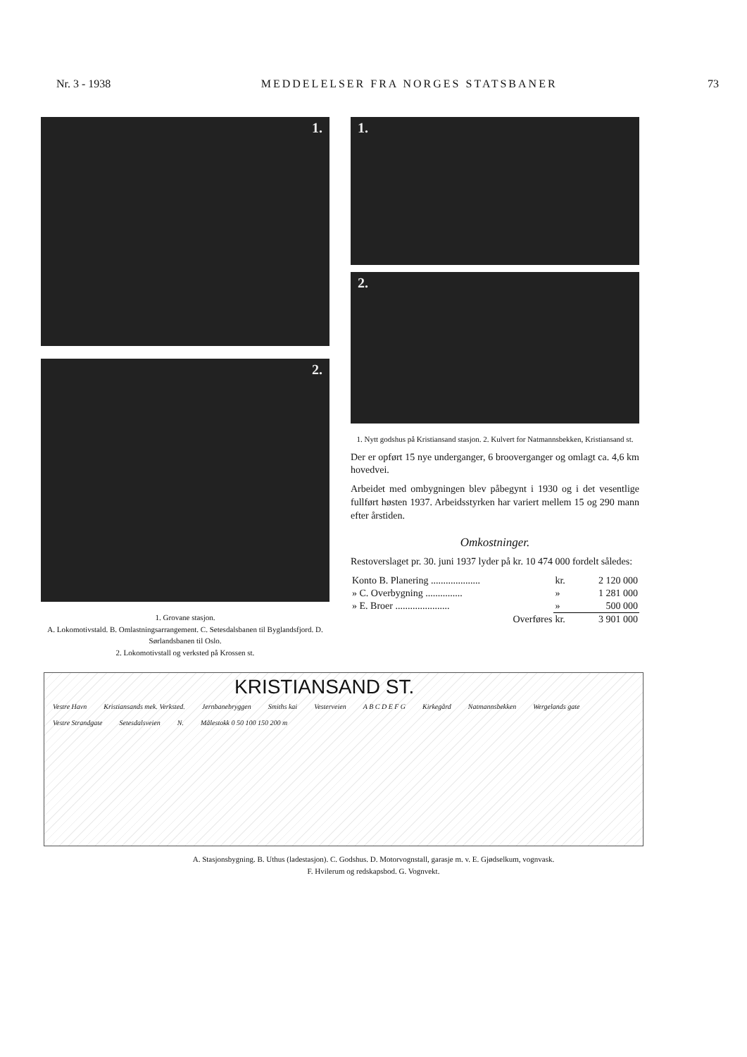Nr. 3 - 1938 MEDDELELSER FRA NORGES STATSBANER 73
1.
2.
1. Grovane stasjon.
A. Lokomotivstald. B. Omlastningsarrangement. C. Setesdalsbanen til Byglandsfjord. D. Sørlandsbanen til Oslo.
2. Lokomotivstall og verksted på Krossen st.
1.
2.
1. Nytt godshus på Kristiansand stasjon. 2. Kulvert for Natmannsbekken, Kristiansand st.
Der er opført 15 nye underganger, 6 brooverganger og omlagt ca. 4,6 km hovedvei.
Arbeidet med ombygningen blev påbegynt i 1930 og i det vesentlige fullført høsten 1937. Arbeidsstyrken har variert mellem 15 og 290 mann efter årstiden.
Omkostninger.
Restoverslaget pr. 30. juni 1937 lyder på kr. 10 474 000 fordelt således:
| Konto B. Planering .................... | kr. | 2 120 000 |
| » C. Overbygning ............... | » | 1 281 000 |
| » E. Broer ...................... | » | 500 000 |
| Overføres | kr. | 3 901 000 |
KRISTIANSAND ST.
Vestre Havn Kristiansands mek. Verksted. Jernbanebryggen Smiths kai Vesterveien A B C D E F G Kirkegård Natmannsbekken Wergelands gate Vestre Strandgate Setesdalsveien N. Målestokk 0 50 100 150 200 m
A. Stasjonsbygning. B. Uthus (ladestasjon). C. Godshus. D. Motorvognstall, garasje m. v. E. Gjødselkum, vognvask.
F. Hvilerum og redskapsbod. G. Vognvekt.